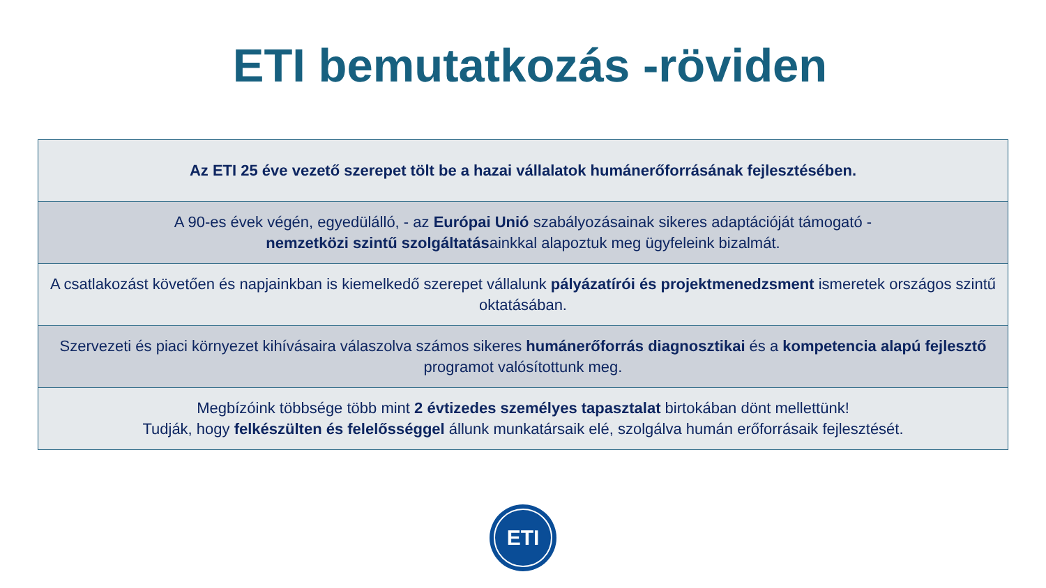ETI bemutatkozás -röviden
| Az ETI 25 éve vezető szerepet tölt be a hazai vállalatok humánerőforrásának fejlesztésében. |
| A 90-es évek végén, egyedülálló, - az Európai Unió szabályozásainak sikeres adaptációját támogató - nemzetközi szintű szolgáltatás ainkkal alapoztuk meg ügyfeleink bizalmát. |
| A csatlakozást követően és napjainkban is kiemelkedő szerepet vállalunk pályázatírói és projektmenedzsment ismeretek országos szintű oktatásában. |
| Szervezeti és piaci környezet kihívásaira válaszolva számos sikeres humánerőforrás diagnosztikai és a kompetencia alapú fejlesztő programot valósítottunk meg. |
| Megbízóink többsége több mint 2 évtizedes személyes tapasztalat birtokában dönt mellettünk! Tudják, hogy felkészülten és felelősséggel állunk munkatársaik elé, szolgálva humán erőforrásaik fejlesztését. |
ETI